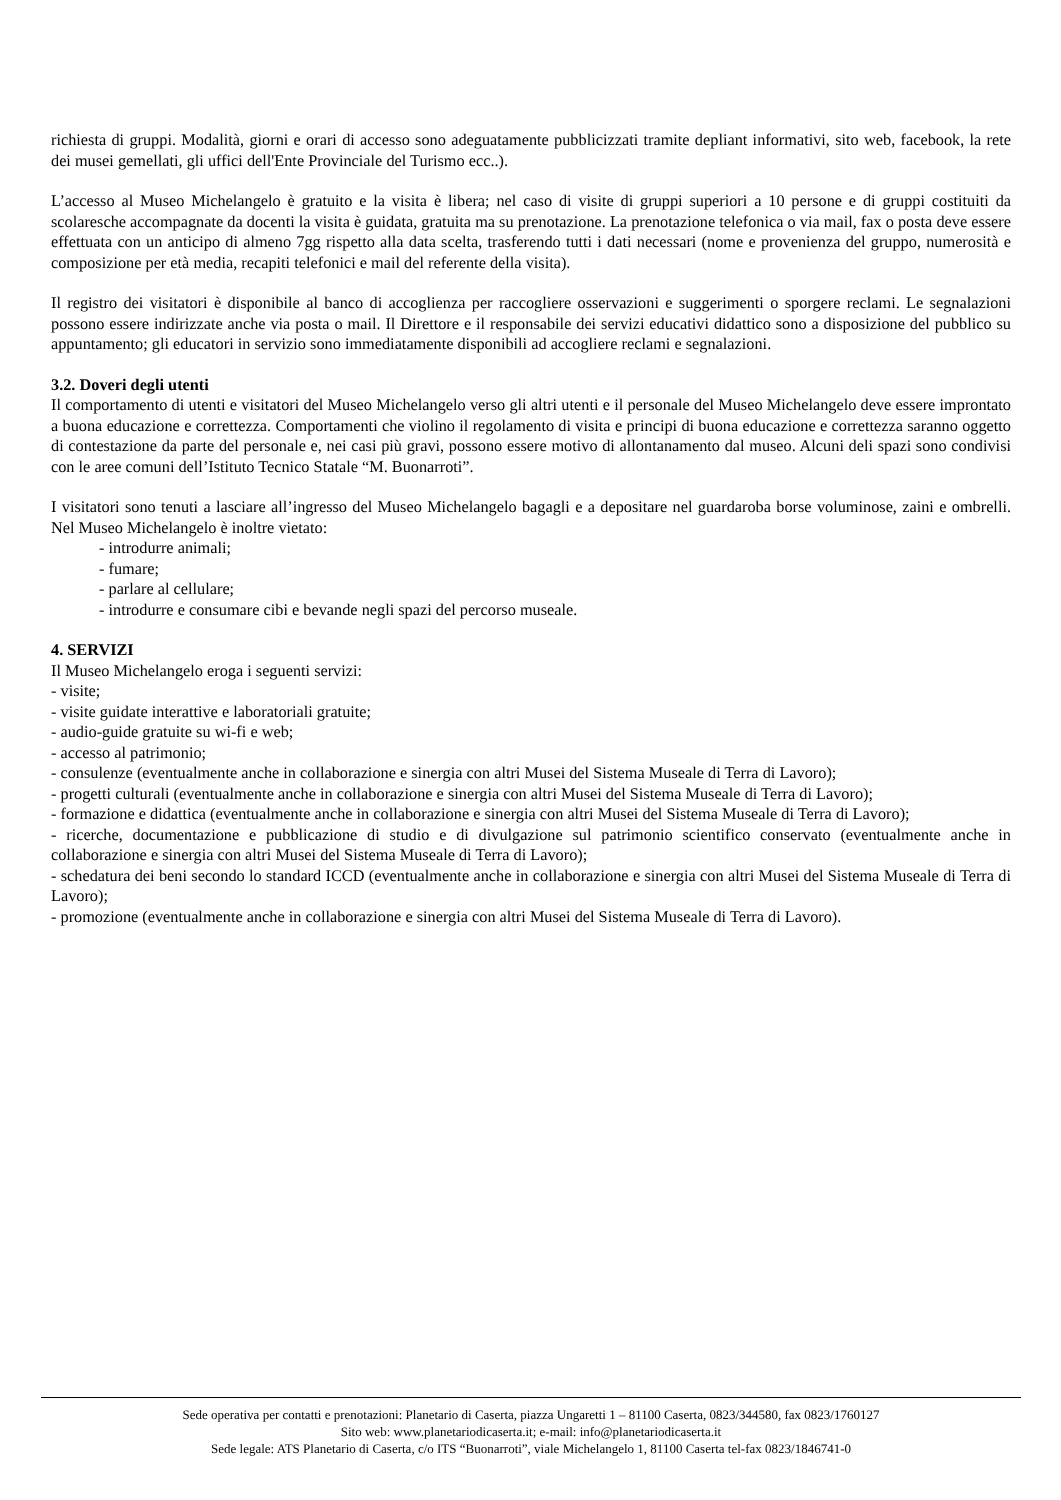richiesta di gruppi. Modalità, giorni e orari di accesso sono adeguatamente pubblicizzati tramite depliant informativi, sito web, facebook, la rete dei musei gemellati, gli uffici dell'Ente Provinciale del Turismo ecc..).
L’accesso al Museo Michelangelo è gratuito e la visita è libera; nel caso di visite di gruppi superiori a 10 persone e di gruppi costituiti da scolaresche accompagnate da docenti la visita è guidata, gratuita ma su prenotazione. La prenotazione telefonica o via mail, fax o posta deve essere effettuata con un anticipo di almeno 7gg rispetto alla data scelta, trasferendo tutti i dati necessari (nome e provenienza del gruppo, numerosità e composizione per età media, recapiti telefonici e mail del referente della visita).
Il registro dei visitatori è disponibile al banco di accoglienza per raccogliere osservazioni e suggerimenti o sporgere reclami. Le segnalazioni possono essere indirizzate anche via posta o mail. Il Direttore e il responsabile dei servizi educativi didattico sono a disposizione del pubblico su appuntamento; gli educatori in servizio sono immediatamente disponibili ad accogliere reclami e segnalazioni.
3.2. Doveri degli utenti
Il comportamento di utenti e visitatori del Museo Michelangelo verso gli altri utenti e il personale del Museo Michelangelo deve essere improntato a buona educazione e correttezza. Comportamenti che violino il regolamento di visita e principi di buona educazione e correttezza saranno oggetto di contestazione da parte del personale e, nei casi più gravi, possono essere motivo di allontanamento dal museo. Alcuni deli spazi sono condivisi con le aree comuni dell’Istituto Tecnico Statale “M. Buonarroti”.
I visitatori sono tenuti a lasciare all’ingresso del Museo Michelangelo bagagli e a depositare nel guardaroba borse voluminose, zaini e ombrelli. Nel Museo Michelangelo è inoltre vietato:
- introdurre animali;
- fumare;
- parlare al cellulare;
- introdurre e consumare cibi e bevande negli spazi del percorso museale.
4. SERVIZI
Il Museo Michelangelo eroga i seguenti servizi:
- visite;
- visite guidate interattive e laboratoriali gratuite;
- audio-guide gratuite su wi-fi e web;
- accesso al patrimonio;
- consulenze (eventualmente anche in collaborazione e sinergia con altri Musei del Sistema Museale di Terra di Lavoro);
- progetti culturali (eventualmente anche in collaborazione e sinergia con altri Musei del Sistema Museale di Terra di Lavoro);
- formazione e didattica (eventualmente anche in collaborazione e sinergia con altri Musei del Sistema Museale di Terra di Lavoro);
- ricerche, documentazione e pubblicazione di studio e di divulgazione sul patrimonio scientifico conservato (eventualmente anche in collaborazione e sinergia con altri Musei del Sistema Museale di Terra di Lavoro);
- schedatura dei beni secondo lo standard ICCD (eventualmente anche in collaborazione e sinergia con altri Musei del Sistema Museale di Terra di Lavoro);
- promozione (eventualmente anche in collaborazione e sinergia con altri Musei del Sistema Museale di Terra di Lavoro).
Sede operativa per contatti e prenotazioni: Planetario di Caserta, piazza Ungaretti 1 – 81100 Caserta, 0823/344580, fax 0823/1760127
Sito web: www.planetariodicaserta.it; e-mail: info@planetariodicaserta.it
Sede legale: ATS Planetario di Caserta, c/o ITS “Buonarroti”, viale Michelangelo 1, 81100 Caserta tel-fax 0823/1846741-0